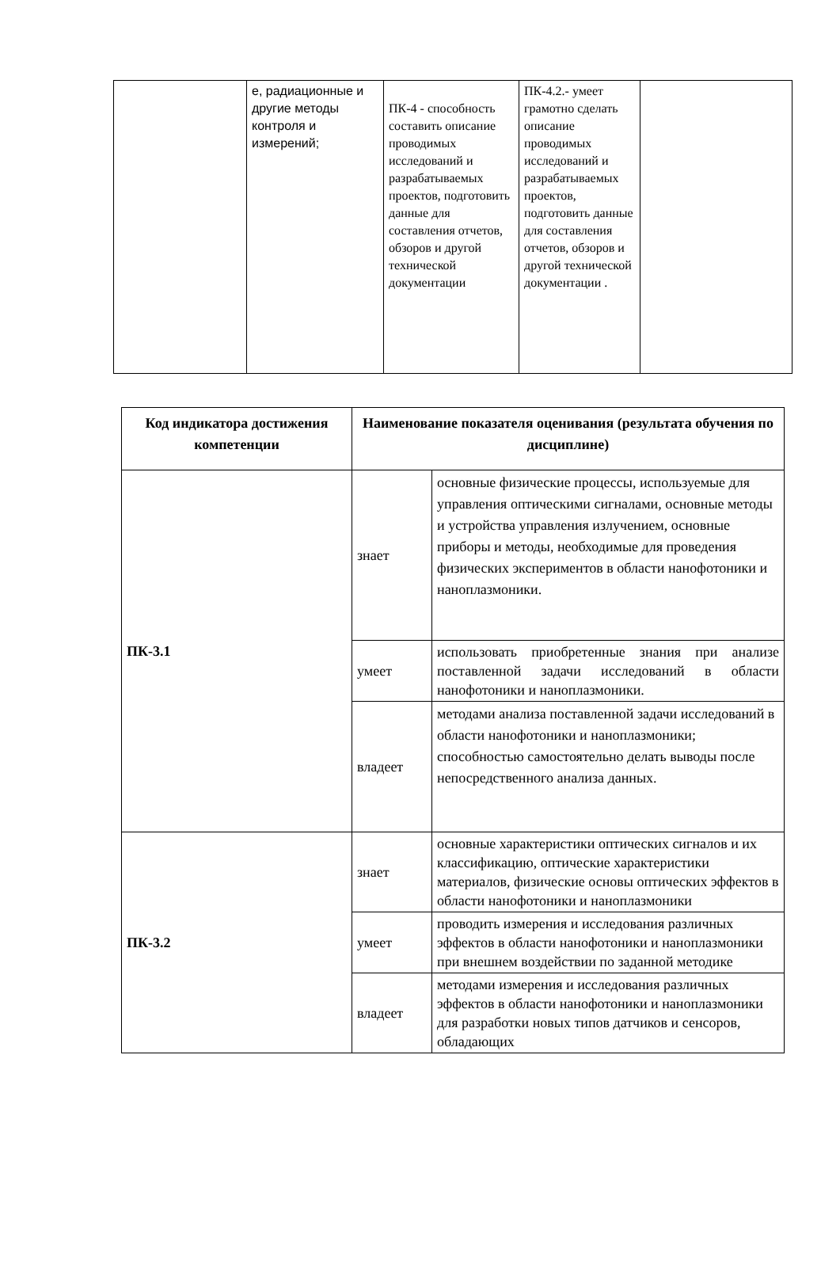| | е, радиационные и другие методы контроля и измерений; | ПК-4 - способность составить описание проводимых исследований и разрабатываемых проектов, подготовить данные для составления отчетов, обзоров и другой технической документации | ПК-4.2.- умеет грамотно сделать описание проводимых исследований и разрабатываемых проектов, подготовить данные для составления отчетов, обзоров и другой технической документации . | |
| Код индикатора достижения компетенции | Наименование показателя оценивания (результата обучения по дисциплине) | |
| --- | --- | --- |
| ПК-3.1 | знает | основные физические процессы, используемые для управления оптическими сигналами, основные методы и устройства управления излучением, основные приборы и методы, необходимые для проведения физических экспериментов в области нанофотоники и наноплазмоники. |
| | умеет | использовать приобретенные знания при анализе поставленной задачи исследований в области нанофотоники и наноплазмоники. |
| | владеет | методами анализа поставленной задачи исследований в области нанофотоники и наноплазмоники; способностью самостоятельно делать выводы после непосредственного анализа данных. |
| ПК-3.2 | знает | основные характеристики оптических сигналов и их классификацию, оптические характеристики материалов, физические основы оптических эффектов в области нанофотоники и наноплазмоники |
| | умеет | проводить измерения и исследования различных эффектов в области нанофотоники и наноплазмоники при внешнем воздействии по заданной методике |
| | владеет | методами измерения и исследования различных эффектов в области нанофотоники и наноплазмоники для разработки новых типов датчиков и сенсоров, обладающих |